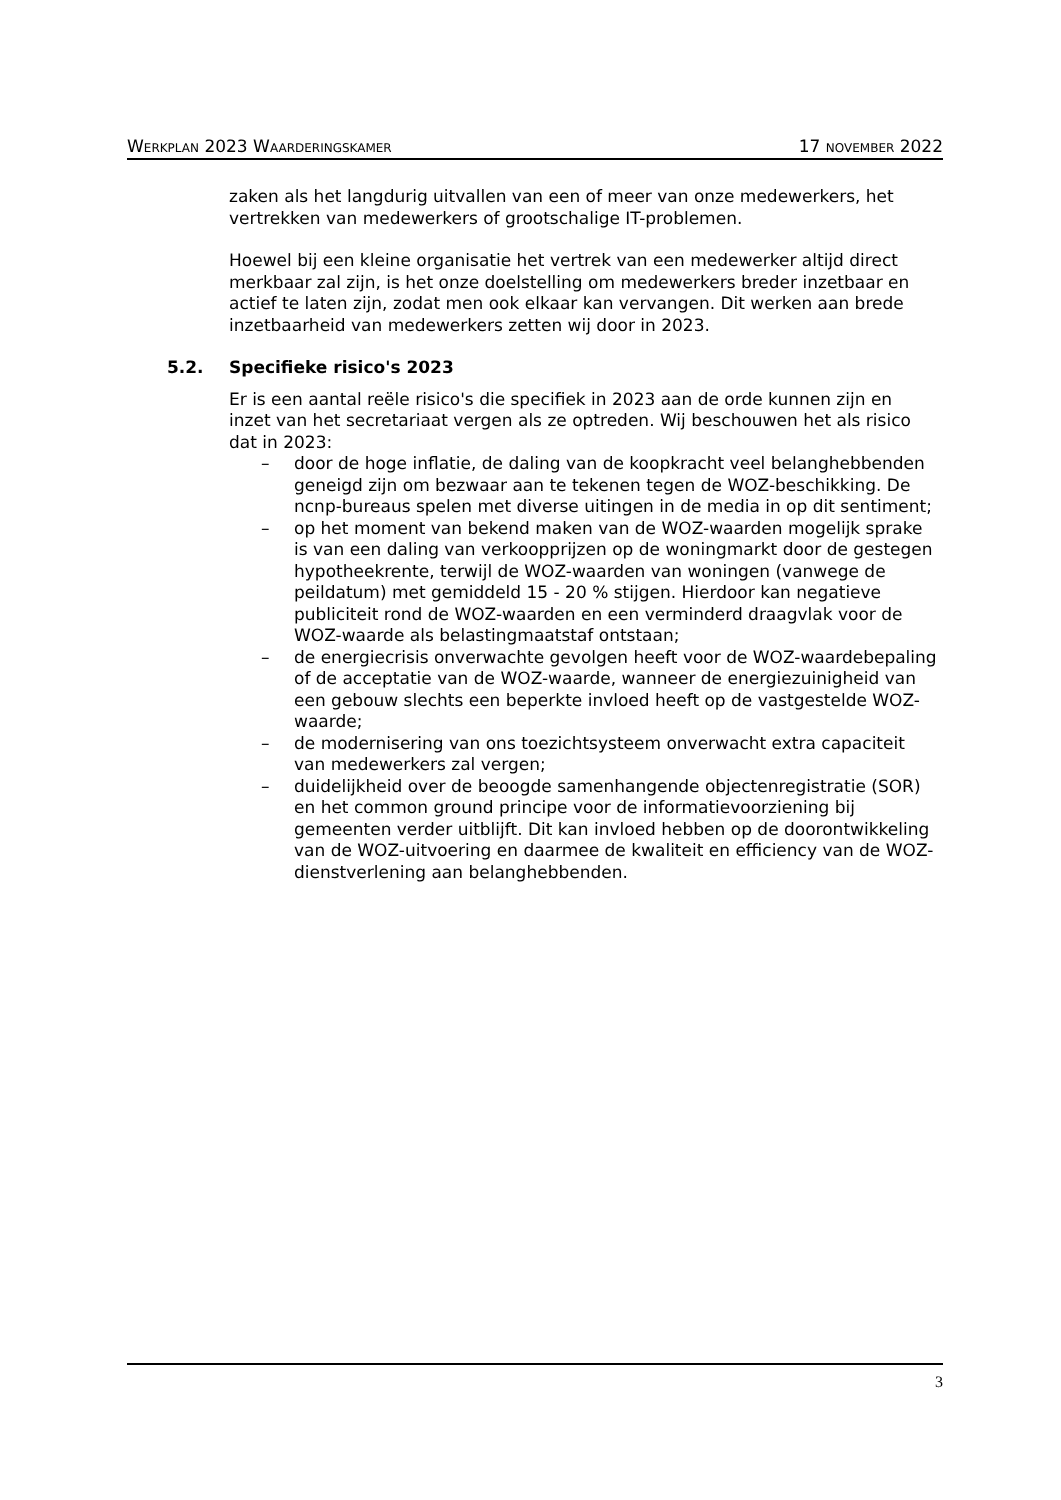WERKPLAN 2023 WAARDERINGSKAMER
17 NOVEMBER 2022
zaken als het langdurig uitvallen van een of meer van onze medewerkers, het vertrekken van medewerkers of grootschalige IT-problemen.
Hoewel bij een kleine organisatie het vertrek van een medewerker altijd direct merkbaar zal zijn, is het onze doelstelling om medewerkers breder inzetbaar en actief te laten zijn, zodat men ook elkaar kan vervangen. Dit werken aan brede inzetbaarheid van medewerkers zetten wij door in 2023.
5.2. Specifieke risico's 2023
Er is een aantal reële risico's die specifiek in 2023 aan de orde kunnen zijn en inzet van het secretariaat vergen als ze optreden. Wij beschouwen het als risico dat in 2023:
– door de hoge inflatie, de daling van de koopkracht veel belanghebbenden geneigd zijn om bezwaar aan te tekenen tegen de WOZ-beschikking. De ncnp-bureaus spelen met diverse uitingen in de media in op dit sentiment;
– op het moment van bekend maken van de WOZ-waarden mogelijk sprake is van een daling van verkoopprijzen op de woningmarkt door de gestegen hypotheekrente, terwijl de WOZ-waarden van woningen (vanwege de peildatum) met gemiddeld 15 - 20 % stijgen. Hierdoor kan negatieve publiciteit rond de WOZ-waarden en een verminderd draagvlak voor de WOZ-waarde als belastingmaatstaf ontstaan;
– de energiecrisis onverwachte gevolgen heeft voor de WOZ-waardebepaling of de acceptatie van de WOZ-waarde, wanneer de energiezuinigheid van een gebouw slechts een beperkte invloed heeft op de vastgestelde WOZ-waarde;
– de modernisering van ons toezichtsysteem onverwacht extra capaciteit van medewerkers zal vergen;
– duidelijkheid over de beoogde samenhangende objectenregistratie (SOR) en het common ground principe voor de informatievoorziening bij gemeenten verder uitblijft. Dit kan invloed hebben op de doorontwikkeling van de WOZ-uitvoering en daarmee de kwaliteit en efficiency van de WOZ-dienstverlening aan belanghebbenden.
3